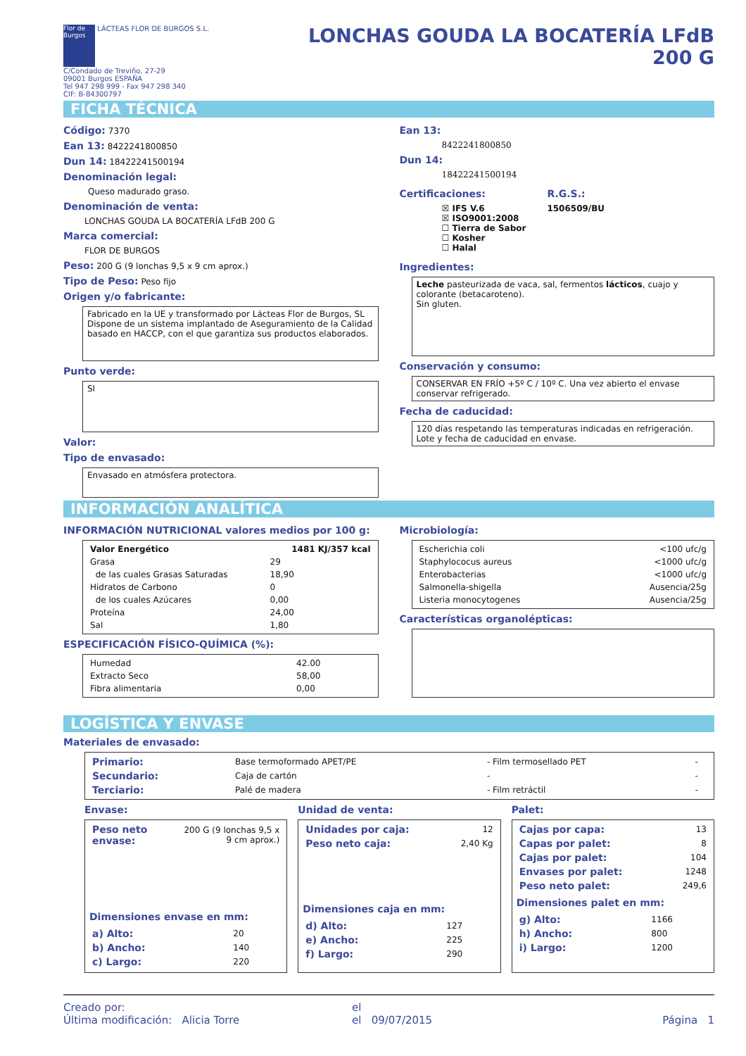Flor de Burgos LÁCTEAS FLOR DE BURGOS S.L.
C/Condado de Treviño, 27-29
09001 Burgos ESPAÑA
Tel 947 298 999 - Fax 947 298 340
CIF: B-84300797
LONCHAS GOUDA LA BOCATERÍA LFdB
200 G
FICHA TÉCNICA
Código: 7370
Ean 13: 8422241800850
Dun 14: 18422241500194
Denominación legal:
Queso madurado graso.
Denominación de venta:
LONCHAS GOUDA LA BOCATERÍA LFdB 200 G
Marca comercial:
FLOR DE BURGOS
Peso: 200 G (9 lonchas 9,5 x 9 cm aprox.)
Tipo de Peso: Peso fijo
Origen y/o fabricante:
Fabricado en la UE y transformado por Lácteas Flor de Burgos, SL Dispone de un sistema implantado de Aseguramiento de la Calidad basado en HACCP, con el que garantiza sus productos elaborados.
Punto verde:
SI
Valor:
Tipo de envasado:
Envasado en atmósfera protectora.
Ean 13:
8422241800850
Dun 14:
18422241500194
Certificaciones:
☒ IFS V.6
☒ ISO9001:2008
☐ Tierra de Sabor
☐ Kosher
☐ Halal
R.G.S.:
1506509/BU
Ingredientes:
Leche pasteurizada de vaca, sal, fermentos lácticos, cuajo y colorante (betacaroteno).
Sin gluten.
Conservación y consumo:
CONSERVAR EN FRÍO +5º C / 10º C. Una vez abierto el envase conservar refrigerado.
Fecha de caducidad:
120 días respetando las temperaturas indicadas en refrigeración. Lote y fecha de caducidad en envase.
INFORMACIÓN ANALÍTICA
INFORMACIÓN NUTRICIONAL valores medios por 100 g:
| Valor Energético | 1481 KJ/357 kcal |
| Grasa | 29 |
| de las cuales Grasas Saturadas | 18,90 |
| Hidratos de Carbono | 0 |
| de los cuales Azúcares | 0,00 |
| Proteína | 24,00 |
| Sal | 1,80 |
ESPECIFICACIÓN FÍSICO-QUÍMICA (%):
| Humedad | 42.00 |
| Extracto Seco | 58,00 |
| Fibra alimentaria | 0,00 |
Microbiología:
| Escherichia coli | <100 ufc/g |
| Staphylococus aureus | <1000 ufc/g |
| Enterobacterias | <1000 ufc/g |
| Salmonella-shigella | Ausencia/25g |
| Listeria monocytogenes | Ausencia/25g |
Características organolépticas:
LOGÍSTICA Y ENVASE
Materiales de envasado:
| Primario: | Base termoformado APET/PE | - Film termosellado PET | - |
| Secundario: | Caja de cartón | - | - |
| Terciario: | Palé de madera | - Film retráctil | - |
Envase:
| Peso neto envase: | 200 G (9 lonchas 9,5 x 9 cm aprox.) |
Dimensiones envase en mm:
| a) Alto: | 20 |
| b) Ancho: | 140 |
| c) Largo: | 220 |
Unidad de venta:
| Unidades por caja: | 12 |
| Peso neto caja: | 2,40 Kg |
Dimensiones caja en mm:
| d) Alto: | 127 |
| e) Ancho: | 225 |
| f) Largo: | 290 |
Palet:
| Cajas por capa: | 13 |
| Capas por palet: | 8 |
| Cajas por palet: | 104 |
| Envases por palet: | 1248 |
| Peso neto palet: | 249,6 |
Dimensiones palet en mm:
| g) Alto: | 1166 |
| h) Ancho: | 800 |
| i) Largo: | 1200 |
Creado por: el
Última modificación: Alicia Torre el 09/07/2015 Página 1